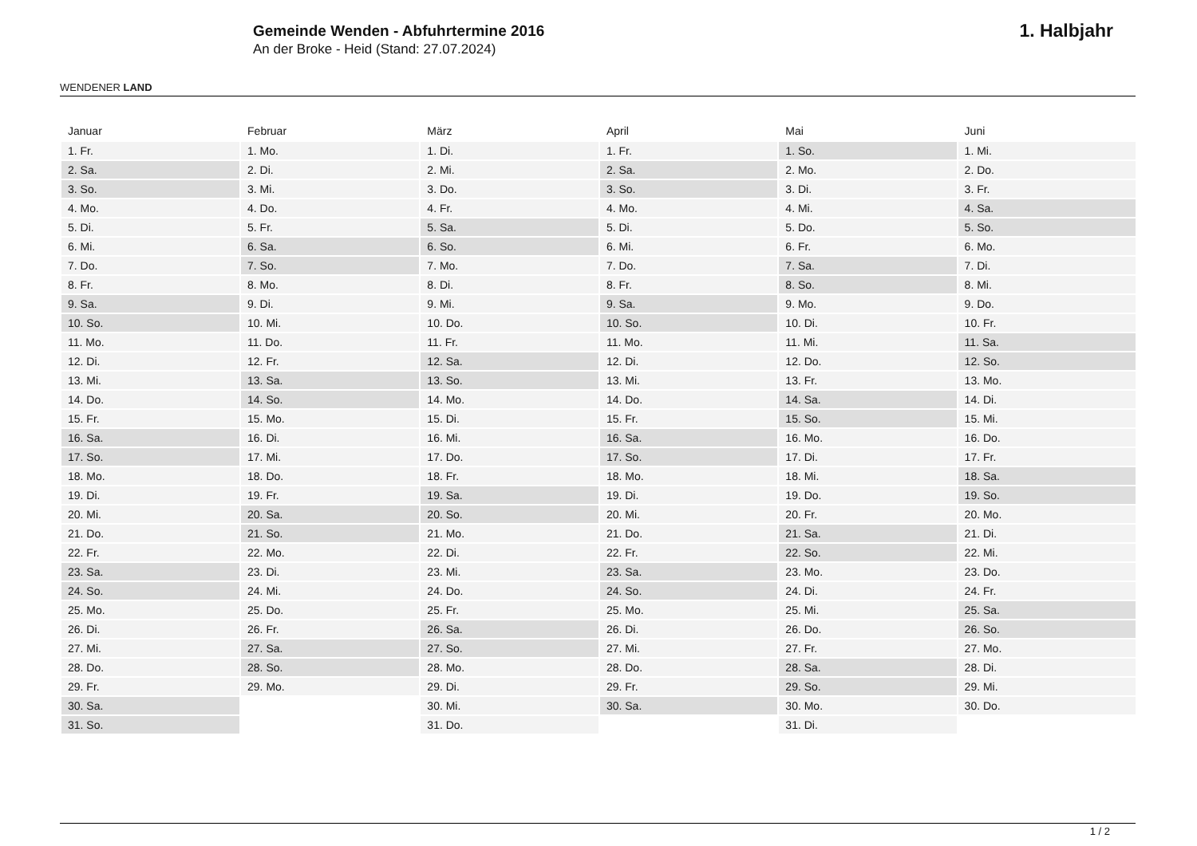WENDENER LAND
Gemeinde Wenden - Abfuhrtermine 2016
An der Broke - Heid (Stand: 27.07.2024)
1. Halbjahr
| Januar | Februar | März | April | Mai | Juni |
| --- | --- | --- | --- | --- | --- |
| 1. Fr. | 1. Mo. | 1. Di. | 1. Fr. | 1. So. | 1. Mi. |
| 2. Sa. | 2. Di. | 2. Mi. | 2. Sa. | 2. Mo. | 2. Do. |
| 3. So. | 3. Mi. | 3. Do. | 3. So. | 3. Di. | 3. Fr. |
| 4. Mo. | 4. Do. | 4. Fr. | 4. Mo. | 4. Mi. | 4. Sa. |
| 5. Di. | 5. Fr. | 5. Sa. | 5. Di. | 5. Do. | 5. So. |
| 6. Mi. | 6. Sa. | 6. So. | 6. Mi. | 6. Fr. | 6. Mo. |
| 7. Do. | 7. So. | 7. Mo. | 7. Do. | 7. Sa. | 7. Di. |
| 8. Fr. | 8. Mo. | 8. Di. | 8. Fr. | 8. So. | 8. Mi. |
| 9. Sa. | 9. Di. | 9. Mi. | 9. Sa. | 9. Mo. | 9. Do. |
| 10. So. | 10. Mi. | 10. Do. | 10. So. | 10. Di. | 10. Fr. |
| 11. Mo. | 11. Do. | 11. Fr. | 11. Mo. | 11. Mi. | 11. Sa. |
| 12. Di. | 12. Fr. | 12. Sa. | 12. Di. | 12. Do. | 12. So. |
| 13. Mi. | 13. Sa. | 13. So. | 13. Mi. | 13. Fr. | 13. Mo. |
| 14. Do. | 14. So. | 14. Mo. | 14. Do. | 14. Sa. | 14. Di. |
| 15. Fr. | 15. Mo. | 15. Di. | 15. Fr. | 15. So. | 15. Mi. |
| 16. Sa. | 16. Di. | 16. Mi. | 16. Sa. | 16. Mo. | 16. Do. |
| 17. So. | 17. Mi. | 17. Do. | 17. So. | 17. Di. | 17. Fr. |
| 18. Mo. | 18. Do. | 18. Fr. | 18. Mo. | 18. Mi. | 18. Sa. |
| 19. Di. | 19. Fr. | 19. Sa. | 19. Di. | 19. Do. | 19. So. |
| 20. Mi. | 20. Sa. | 20. So. | 20. Mi. | 20. Fr. | 20. Mo. |
| 21. Do. | 21. So. | 21. Mo. | 21. Do. | 21. Sa. | 21. Di. |
| 22. Fr. | 22. Mo. | 22. Di. | 22. Fr. | 22. So. | 22. Mi. |
| 23. Sa. | 23. Di. | 23. Mi. | 23. Sa. | 23. Mo. | 23. Do. |
| 24. So. | 24. Mi. | 24. Do. | 24. So. | 24. Di. | 24. Fr. |
| 25. Mo. | 25. Do. | 25. Fr. | 25. Mo. | 25. Mi. | 25. Sa. |
| 26. Di. | 26. Fr. | 26. Sa. | 26. Di. | 26. Do. | 26. So. |
| 27. Mi. | 27. Sa. | 27. So. | 27. Mi. | 27. Fr. | 27. Mo. |
| 28. Do. | 28. So. | 28. Mo. | 28. Do. | 28. Sa. | 28. Di. |
| 29. Fr. | 29. Mo. | 29. Di. | 29. Fr. | 29. So. | 29. Mi. |
| 30. Sa. | | 30. Mi. | 30. Sa. | 30. Mo. | 30. Do. |
| 31. So. | | 31. Do. | | 31. Di. | |
1 / 2